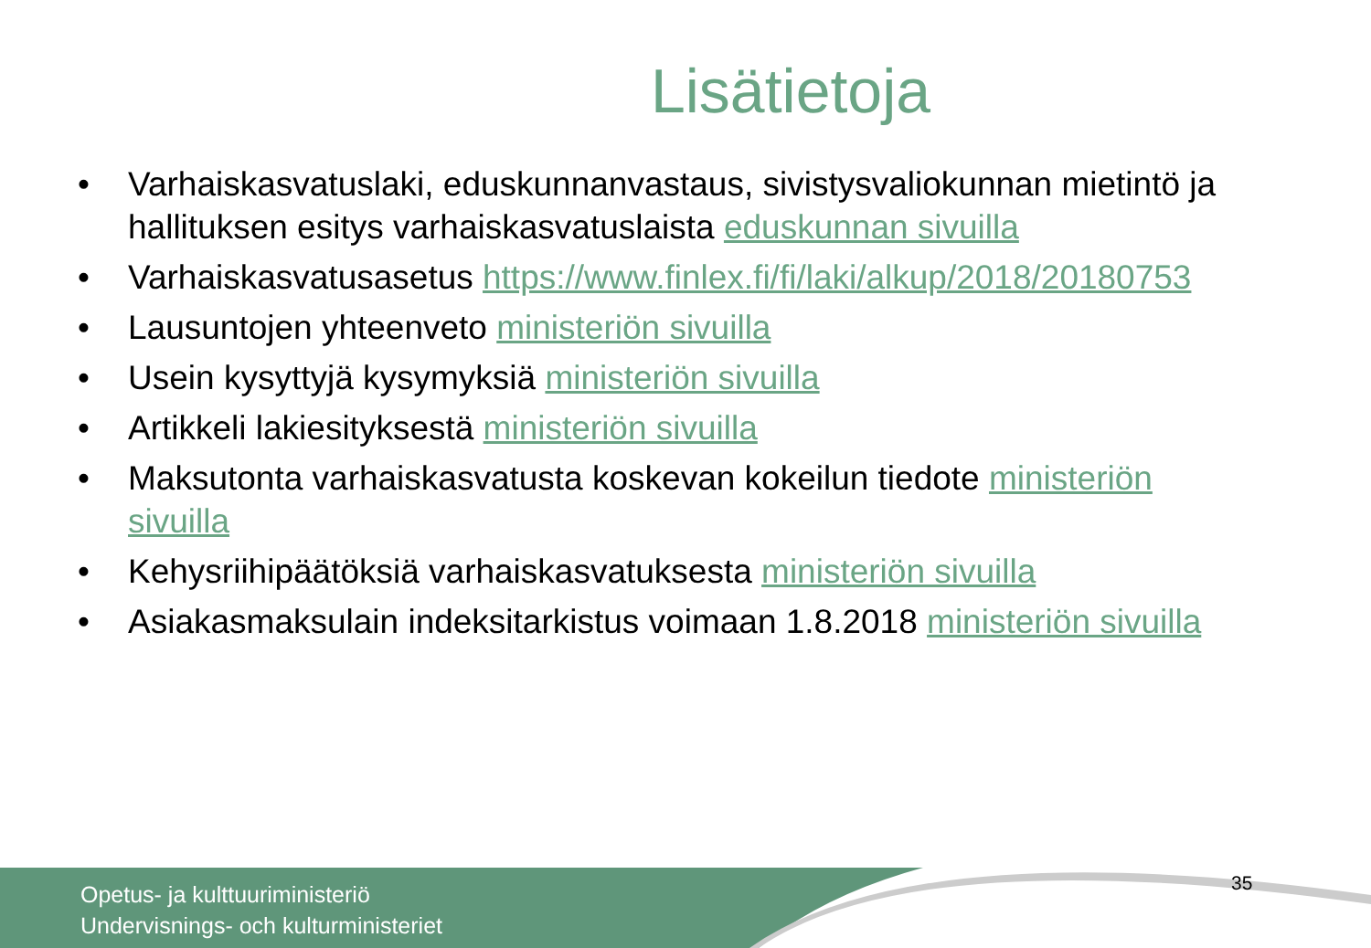Lisätietoja
• Varhaiskasvatuslaki, eduskunnanvastaus, sivistysvaliokunnan mietintö ja hallituksen esitys varhaiskasvatuslaista eduskunnan sivuilla
• Varhaiskasvatusasetus https://www.finlex.fi/fi/laki/alkup/2018/20180753
• Lausuntojen yhteenveto ministeriön sivuilla
• Usein kysyttyjä kysymyksiä ministeriön sivuilla
• Artikkeli lakiesityksestä ministeriön sivuilla
• Maksutonta varhaiskasvatusta koskevan kokeilun tiedote ministeriön sivuilla
• Kehysriihipäätöksiä varhaiskasvatuksesta ministeriön sivuilla
• Asiakasmaksulain indeksitarkistus voimaan 1.8.2018 ministeriön sivuilla
Opetus- ja kulttuuriministeriö
Undervisnings- och kulturministeriet
35